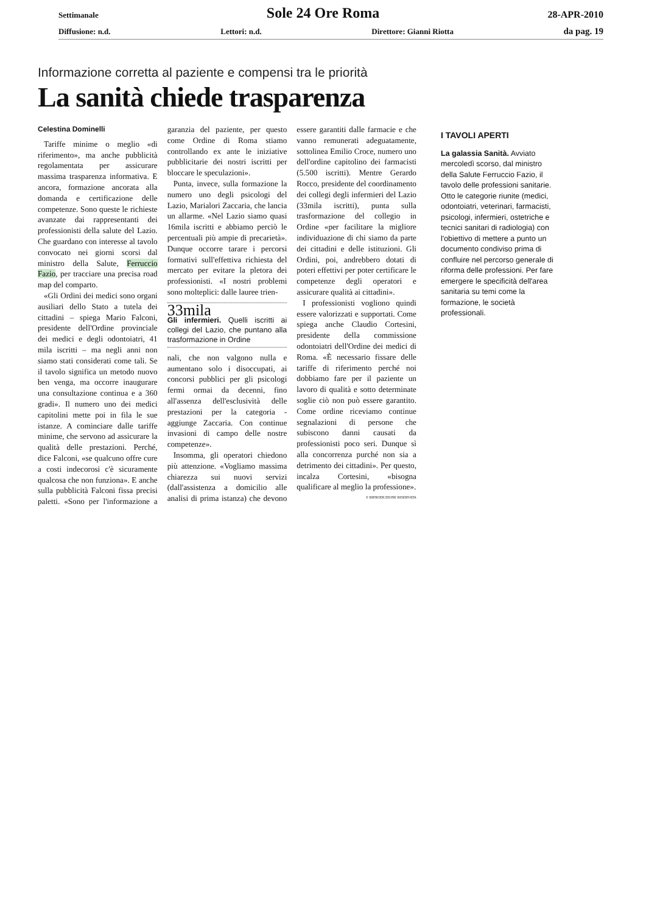Settimanale Sole 24 Ore Roma 28-APR-2010
Diffusione: n.d. Lettori: n.d. Direttore: Gianni Riotta da pag. 19
Informazione corretta al paziente e compensi tra le priorità
La sanità chiede trasparenza
Celestina Dominelli
Tariffe minime o meglio «di riferimento», ma anche pubblicità regolamentata per assicurare massima trasparenza informativa. E ancora, formazione ancorata alla domanda e certificazione delle competenze. Sono queste le richieste avanzate dai rappresentanti dei professionisti della salute del Lazio. Che guardano con interesse al tavolo convocato nei giorni scorsi dal ministro della Salute, Ferruccio Fazio, per tracciare una precisa road map del comparto.
«Gli Ordini dei medici sono organi ausiliari dello Stato a tutela dei cittadini – spiega Mario Falconi, presidente dell'Ordine provinciale dei medici e degli odontoiatri, 41 mila iscritti – ma negli anni non siamo stati considerati come tali. Se il tavolo significa un metodo nuovo ben venga, ma occorre inaugurare una consultazione continua e a 360 gradi». Il numero uno dei medici capitolini mette poi in fila le sue istanze. A cominciare dalle tariffe minime, che servono ad assicurare la qualità delle prestazioni. Perché, dice Falconi, «se qualcuno offre cure a costi indecorosi c'è sicuramente qualcosa che non funziona». E anche sulla pubblicità Falconi fissa precisi paletti. «Sono per l'informazione a garanzia del paziente, per questo come Ordine di Roma stiamo controllando ex ante le iniziative pubblicitarie dei nostri iscritti per bloccare le speculazioni».
Punta, invece, sulla formazione la numero uno degli psicologi del Lazio, Marialori Zaccaria, che lancia un allarme. «Nel Lazio siamo quasi 16mila iscritti e abbiamo perciò le percentuali più ampie di precarietà». Dunque occorre tarare i percorsi formativi sull'effettiva richiesta del mercato per evitare la pletora dei professionisti. «I nostri problemi sono molteplici: dalle lauree trien-
33mila
Gli infermieri. Quelli iscritti ai collegi del Lazio, che puntano alla trasformazione in Ordine
nali, che non valgono nulla e aumentano solo i disoccupati, ai concorsi pubblici per gli psicologi fermi ormai da decenni, fino all'assenza dell'esclusività delle prestazioni per la categoria - aggiunge Zaccaria. Con continue invasioni di campo delle nostre competenze».
Insomma, gli operatori chiedono più attenzione. «Vogliamo massima chiarezza sui nuovi servizi (dall'assistenza a domicilio alle analisi di prima istanza) che devono essere garantiti dalle farmacie e che vanno remunerati adeguatamente, sottolinea Emilio Croce, numero uno dell'ordine capitolino dei farmacisti (5.500 iscritti). Mentre Gerardo Rocco, presidente del coordinamento dei collegi degli infermieri del Lazio (33mila iscritti), punta sulla trasformazione del collegio in Ordine «per facilitare la migliore individuazione di chi siamo da parte dei cittadini e delle istituzioni. Gli Ordini, poi, andrebbero dotati di poteri effettivi per poter certificare le competenze degli operatori e assicurare qualità ai cittadini».
I professionisti vogliono quindi essere valorizzati e supportati. Come spiega anche Claudio Cortesini, presidente della commissione odontoiatri dell'Ordine dei medici di Roma. «È necessario fissare delle tariffe di riferimento perché noi dobbiamo fare per il paziente un lavoro di qualità e sotto determinate soglie ciò non può essere garantito. Come ordine riceviamo continue segnalazioni di persone che subiscono danni causati da professionisti poco seri. Dunque sì alla concorrenza purché non sia a detrimento dei cittadini». Per questo, incalza Cortesini, «bisogna qualificare al meglio la professione».
© RIPRODUZIONE RISERVATA
I TAVOLI APERTI
La galassia Sanità. Avviato mercoledì scorso, dal ministro della Salute Ferruccio Fazio, il tavolo delle professioni sanitarie. Otto le categorie riunite (medici, odontoiatri, veterinari, farmacisti, psicologi, infermieri, ostetriche e tecnici sanitari di radiologia) con l'obiettivo di mettere a punto un documento condiviso prima di confluire nel percorso generale di riforma delle professioni. Per fare emergere le specificità dell'area sanitaria su temi come la formazione, le società professionali.